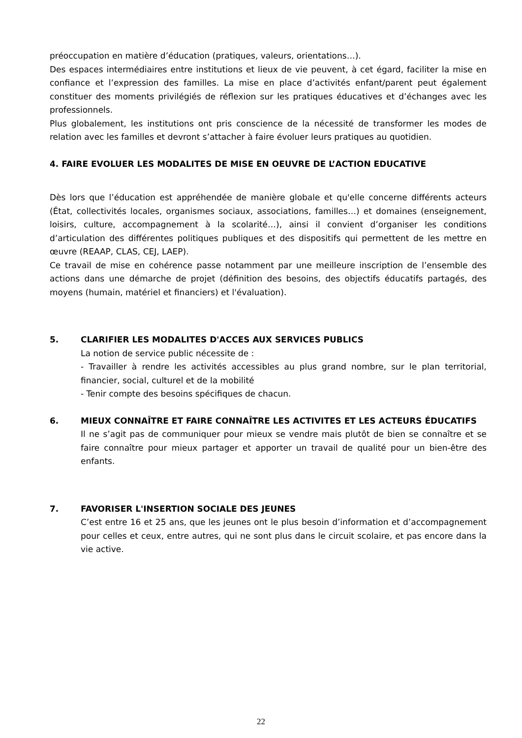préoccupation en matière d’éducation (pratiques, valeurs, orientations…).
Des espaces intermédiaires entre institutions et lieux de vie peuvent, à cet égard, faciliter la mise en confiance et l’expression des familles. La mise en place d’activités enfant/parent peut également constituer des moments privilégiés de réflexion sur les pratiques éducatives et d’échanges avec les professionnels.
Plus globalement, les institutions ont pris conscience de la nécessité de transformer les modes de relation avec les familles et devront s’attacher à faire évoluer leurs pratiques au quotidien.
4. FAIRE EVOLUER LES MODALITES DE MISE EN OEUVRE DE L’ACTION EDUCATIVE
Dès lors que l’éducation est appréhendée de manière globale et qu'elle concerne différents acteurs (État, collectivités locales, organismes sociaux, associations, familles…) et domaines (enseignement, loisirs, culture, accompagnement à la scolarité…), ainsi il convient d’organiser les conditions d’articulation des différentes politiques publiques et des dispositifs qui permettent de les mettre en œuvre (REAAP, CLAS, CEJ, LAEP).
Ce travail de mise en cohérence passe notamment par une meilleure inscription de l’ensemble des actions dans une démarche de projet (définition des besoins, des objectifs éducatifs partagés, des moyens (humain, matériel et financiers) et l'évaluation).
5. CLARIFIER LES MODALITES D'ACCES AUX SERVICES PUBLICS
La notion de service public nécessite de :
- Travailler à rendre les activités accessibles au plus grand nombre, sur le plan territorial, financier, social, culturel et de la mobilité
- Tenir compte des besoins spécifiques de chacun.
6. MIEUX CONNAÎTRE ET FAIRE CONNAÎTRE LES ACTIVITES ET LES ACTEURS ÉDUCATIFS
Il ne s’agit pas de communiquer pour mieux se vendre mais plutôt de bien se connaître et se faire connaître pour mieux partager et apporter un travail de qualité pour un bien-être des enfants.
7. FAVORISER L'INSERTION SOCIALE DES JEUNES
C’est entre 16 et 25 ans, que les jeunes ont le plus besoin d’information et d’accompagnement pour celles et ceux, entre autres, qui ne sont plus dans le circuit scolaire, et pas encore dans la vie active.
22